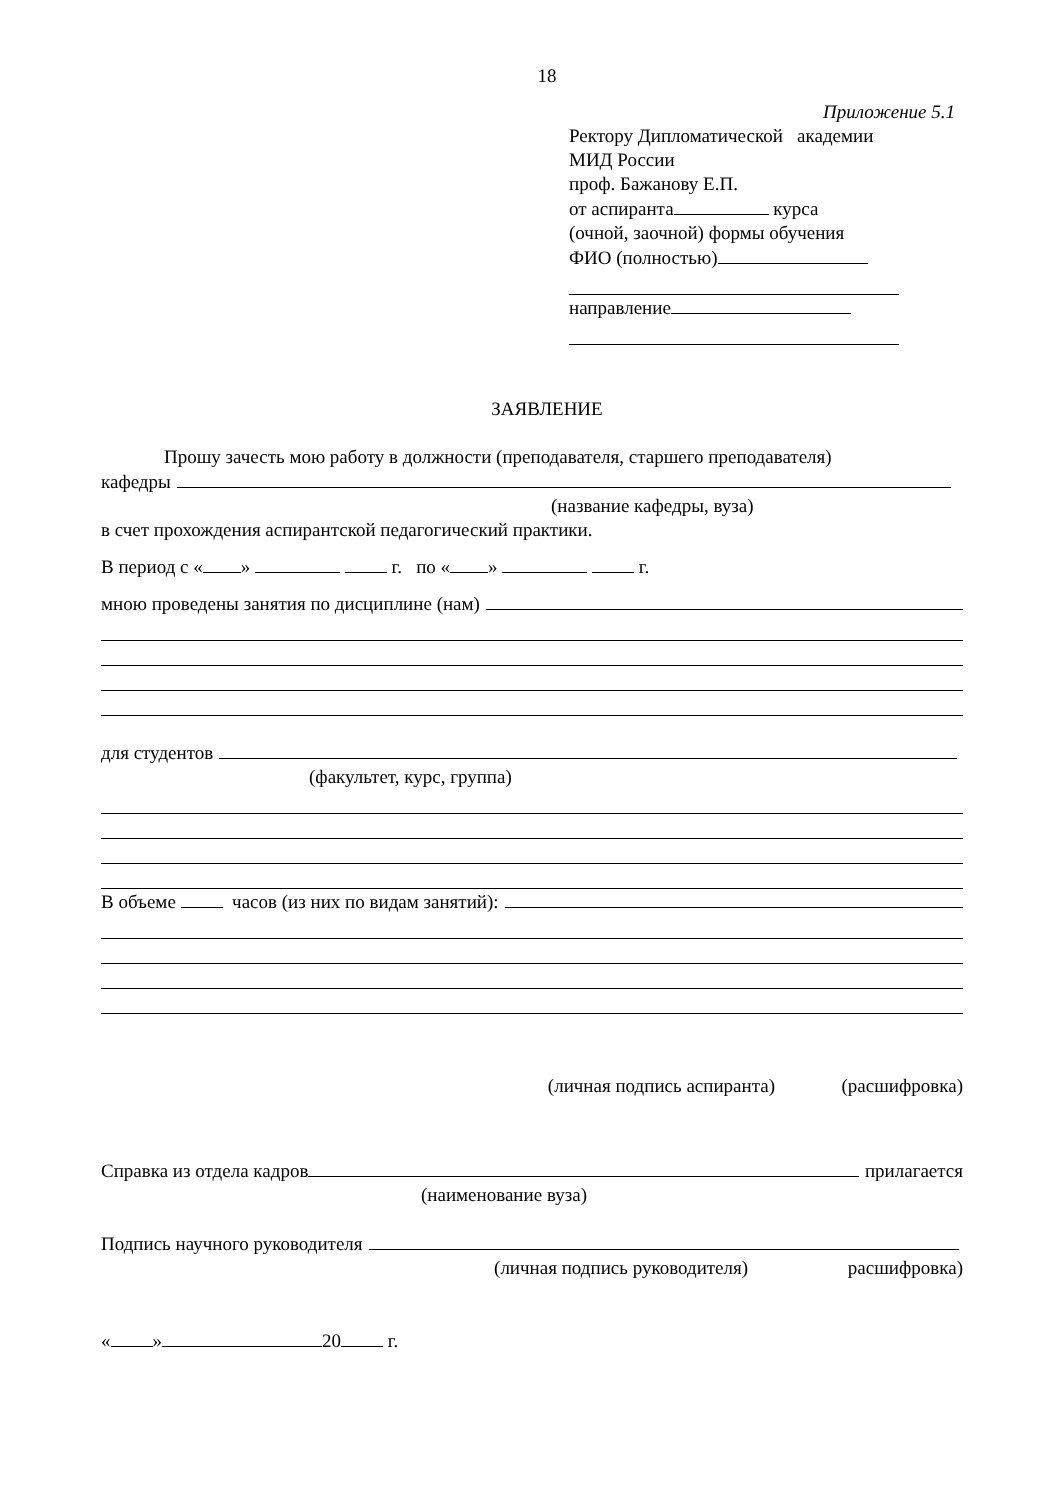18
Приложение 5.1
Ректору Дипломатической академии
МИД России
проф. Бажанову Е.П.
от аспиранта курса
(очной, заочной) формы обучения
ФИО (полностью)
направление
ЗАЯВЛЕНИЕ
Прошу зачесть мою работу в должности (преподавателя, старшего преподавателя)
кафедры
(название кафедры, вуза)
в счет прохождения аспирантской педагогический практики.
В период с « » г. по « » г.
мною проведены занятия по дисциплине (нам)
для студентов
(факультет, курс, группа)
В объеме часов (из них по видам занятий):
(личная подпись аспиранта) (расшифровка)
Справка из отдела кадров прилагается
(наименование вуза)
Подпись научного руководителя
(личная подпись руководителя) расшифровка)
« » 20 г.